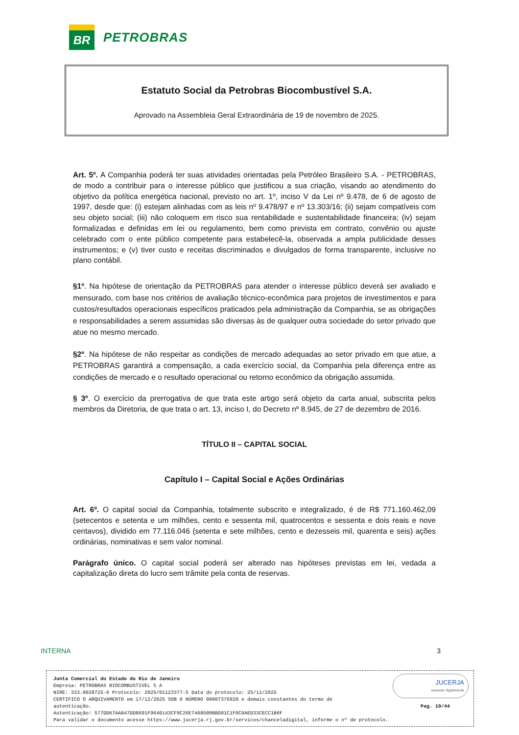BR
PETROBRAS
Estatuto Social da Petrobras Biocombustível S.A.
Aprovado na Assembleia Geral Extraordinária de 19 de novembro de 2025.
Art. 5º. A Companhia poderá ter suas atividades orientadas pela Petróleo Brasileiro S.A. - PETROBRAS, de modo a contribuir para o interesse público que justificou a sua criação, visando ao atendimento do objetivo da política energética nacional, previsto no art. 1º, inciso V da Lei nº 9.478, de 6 de agosto de 1997, desde que: (i) estejam alinhadas com as leis nº 9.478/97 e nº 13.303/16; (ii) sejam compatíveis com seu objeto social; (iii) não coloquem em risco sua rentabilidade e sustentabilidade financeira; (iv) sejam formalizadas e definidas em lei ou regulamento, bem como prevista em contrato, convênio ou ajuste celebrado com o ente público competente para estabelecê-la, observada a ampla publicidade desses instrumentos; e (v) tiver custo e receitas discriminados e divulgados de forma transparente, inclusive no plano contábil.
§1º. Na hipótese de orientação da PETROBRAS para atender o interesse público deverá ser avaliado e mensurado, com base nos critérios de avaliação técnico-econômica para projetos de investimentos e para custos/resultados operacionais específicos praticados pela administração da Companhia, se as obrigações e responsabilidades a serem assumidas são diversas às de qualquer outra sociedade do setor privado que atue no mesmo mercado.
§2º. Na hipótese de não respeitar as condições de mercado adequadas ao setor privado em que atue, a PETROBRAS garantirá a compensação, a cada exercício social, da Companhia pela diferença entre as condições de mercado e o resultado operacional ou retorno econômico da obrigação assumida.
§ 3º. O exercício da prerrogativa de que trata este artigo será objeto da carta anual, subscrita pelos membros da Diretoria, de que trata o art. 13, inciso I, do Decreto nº 8.945, de 27 de dezembro de 2016.
TÍTULO II – CAPITAL SOCIAL
Capítulo I – Capital Social e Ações Ordinárias
Art. 6º. O capital social da Companhia, totalmente subscrito e integralizado, é de R$ 771.160.462,09 (setecentos e setenta e um milhões, cento e sessenta mil, quatrocentos e sessenta e dois reais e nove centavos), dividido em 77.116.046 (setenta e sete milhões, cento e dezesseis mil, quarenta e seis) ações ordinárias, nominativas e sem valor nominal.
Parágrafo único. O capital social poderá ser alterado nas hipóteses previstas em lei, vedada a capitalização direta do lucro sem trâmite pela conta de reservas.
INTERNA 3
JUCERJA
assinado digitalmente
Junta Comercial do Estado do Rio de Janeiro
Empresa: PETROBRAS BIOCOMBUSTIVEL S A
NIRE: 333.0028725-6 Protocolo: 2025/01123377-5 Data do protocolo: 25/11/2025
CERTIFICO O ARQUIVAMENTO em 17/12/2025 SOB O NÚMERO 00007376920 e demais constantes do termo de
autenticação.
Autenticação: 577DD67AA847DD8691F9640143CF9C26E7468500BBD91C1F0C0AED33CECC1B6F
Para validar o documento acesse https://www.jucerja.rj.gov.br/servicos/chanceladigital, informe o nº de protocolo.
Pag. 10/44